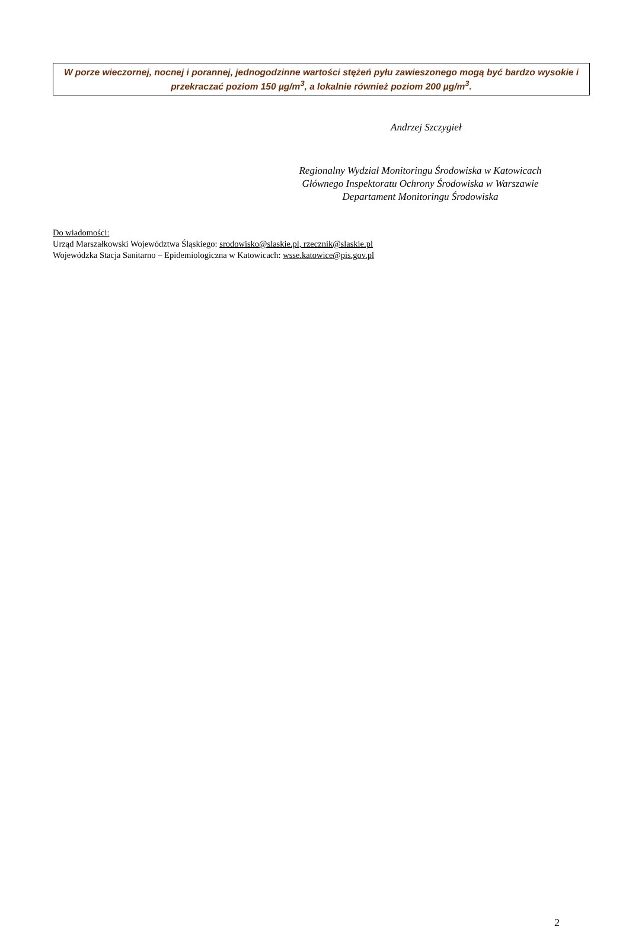W porze wieczornej, nocnej i porannej, jednogodzinne wartości stężeń pyłu zawieszonego mogą być bardzo wysokie i przekraczać poziom 150 µg/m<sup>3</sup>, a lokalnie również poziom 200 µg/m<sup>3</sup>.
Andrzej Szczygieł
Regionalny Wydział Monitoringu Środowiska w Katowicach
Głównego Inspektoratu Ochrony Środowiska w Warszawie
Departament Monitoringu Środowiska
Do wiadomości:
Urząd Marszałkowski Województwa Śląskiego: srodowisko@slaskie.pl, rzecznik@slaskie.pl
Wojewódzka Stacja Sanitarno – Epidemiologiczna w Katowicach: wsse.katowice@pis.gov.pl
2